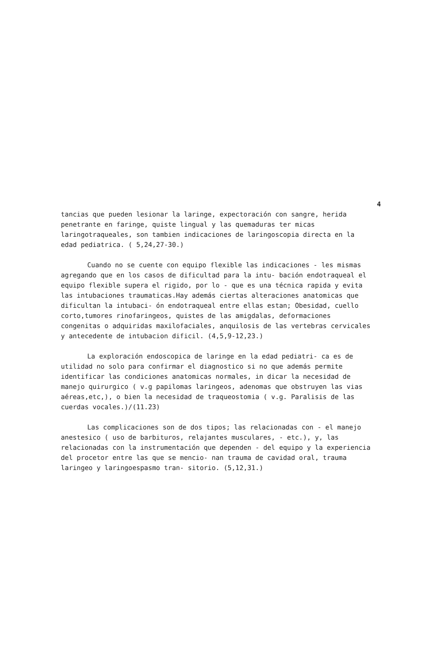4
tancias que pueden lesionar la laringe, expectoración con sangre, herida penetrante en faringe, quiste lingual y las quemaduras ter micas laringotraqueales, son tambien indicaciones de laringoscopia directa en la edad pediatrica. ( 5,24,27-30.)
Cuando no se cuente con equipo flexible las indicaciones - les mismas agregando que en los casos de dificultad para la intu- bación endotraqueal el equipo flexible supera el rigido, por lo - que es una técnica rapida y evita las intubaciones traumaticas.Hay además ciertas alteraciones anatomicas que dificultan la intubaci- ón endotraqueal entre ellas estan; Obesidad, cuello corto,tumores rinofaringeos, quistes de las amigdalas, deformaciones congenitas o adquiridas maxilofaciales, anquilosis de las vertebras cervicales y antecedente de intubacion dificil. (4,5,9-12,23.)
La exploración endoscopica de laringe en la edad pediatri- ca es de utilidad no solo para confirmar el diagnostico si no que además permite identificar las condiciones anatomicas normales, in dicar la necesidad de manejo quirurgico ( v.g papilomas laringeos, adenomas que obstruyen las vias aéreas,etc,), o bien la necesidad de traqueostomia ( v.g. Paralisis de las cuerdas vocales.)/(11.23)
Las complicaciones son de dos tipos; las relacionadas con - el manejo anestesico ( uso de barbituros, relajantes musculares, - etc.), y, las relacionadas con la instrumentación que dependen - del equipo y la experiencia del procetor entre las que se mencio- nan trauma de cavidad oral, trauma laringeo y laringoespasmo tran- sitorio. (5,12,31.)